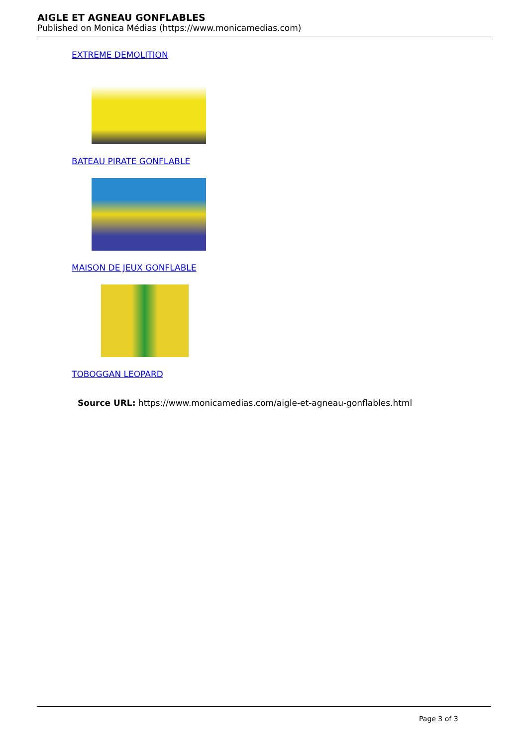AIGLE ET AGNEAU GONFLABLES
Published on Monica Médias (https://www.monicamedias.com)
EXTREME DEMOLITION
BATEAU PIRATE GONFLABLE
MAISON DE JEUX GONFLABLE
TOBOGGAN LEOPARD
Source URL: https://www.monicamedias.com/aigle-et-agneau-gonflables.html
Page 3 of 3